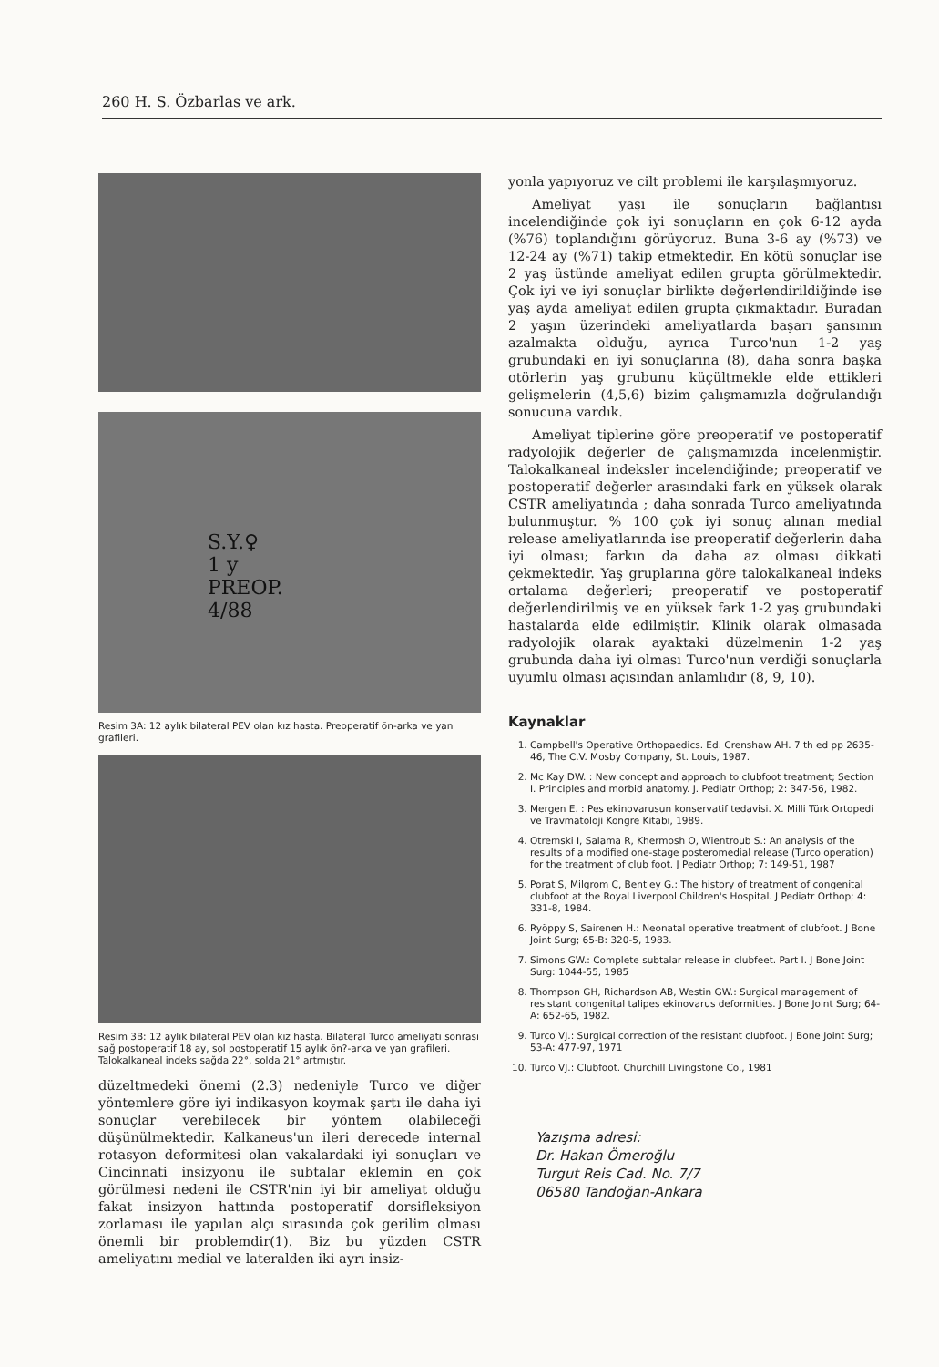260 H. S. Özbarlas ve ark.
S.Y.♀
1 y
PREOP.
4/88
Resim 3A: 12 aylık bilateral PEV olan kız hasta. Preoperatif ön-arka ve yan grafileri.
Resim 3B: 12 aylık bilateral PEV olan kız hasta. Bilateral Turco ameliyatı sonrası sağ postoperatif 18 ay, sol postoperatif 15 aylık ön?-arka ve yan grafileri. Talokalkaneal indeks sağda 22°, solda 21° artmıştır.
düzeltmedeki önemi (2.3) nedeniyle Turco ve diğer yöntemlere göre iyi indikasyon koymak şartı ile daha iyi sonuçlar verebilecek bir yöntem olabileceği düşünülmektedir. Kalkaneus'un ileri derecede internal rotasyon deformitesi olan vakalardaki iyi sonuçları ve Cincinnati insizyonu ile subtalar eklemin en çok görülmesi nedeni ile CSTR'nin iyi bir ameliyat olduğu fakat insizyon hattında postoperatif dorsifleksiyon zorlaması ile yapılan alçı sırasında çok gerilim olması önemli bir problemdir(1). Biz bu yüzden CSTR ameliyatını medial ve lateralden iki ayrı insiz-
yonla yapıyoruz ve cilt problemi ile karşılaşmıyoruz.
Ameliyat yaşı ile sonuçların bağlantısı incelendiğinde çok iyi sonuçların en çok 6-12 ayda (%76) toplandığını görüyoruz. Buna 3-6 ay (%73) ve 12-24 ay (%71) takip etmektedir. En kötü sonuçlar ise 2 yaş üstünde ameliyat edilen grupta görülmektedir. Çok iyi ve iyi sonuçlar birlikte değerlendirildiğinde ise yaş ayda ameliyat edilen grupta çıkmaktadır. Buradan 2 yaşın üzerindeki ameliyatlarda başarı şansının azalmakta olduğu, ayrıca Turco'nun 1-2 yaş grubundaki en iyi sonuçlarına (8), daha sonra başka otörlerin yaş grubunu küçültmekle elde ettikleri gelişmelerin (4,5,6) bizim çalışmamızla doğrulandığı sonucuna vardık.
Ameliyat tiplerine göre preoperatif ve postoperatif radyolojik değerler de çalışmamızda incelenmiştir. Talokalkaneal indeksler incelendiğinde; preoperatif ve postoperatif değerler arasındaki fark en yüksek olarak CSTR ameliyatında ; daha sonrada Turco ameliyatında bulunmuştur. % 100 çok iyi sonuç alınan medial release ameliyatlarında ise preoperatif değerlerin daha iyi olması; farkın da daha az olması dikkati çekmektedir. Yaş gruplarına göre talokalkaneal indeks ortalama değerleri; preoperatif ve postoperatif değerlendirilmiş ve en yüksek fark 1-2 yaş grubundaki hastalarda elde edilmiştir. Klinik olarak olmasada radyolojik olarak ayaktaki düzelmenin 1-2 yaş grubunda daha iyi olması Turco'nun verdiği sonuçlarla uyumlu olması açısından anlamlıdır (8, 9, 10).
Kaynaklar
1. Campbell's Operative Orthopaedics. Ed. Crenshaw AH. 7 th ed pp 2635-46, The C.V. Mosby Company, St. Louis, 1987.
2. Mc Kay DW. : New concept and approach to clubfoot treatment; Section I. Principles and morbid anatomy. J. Pediatr Orthop; 2: 347-56, 1982.
3. Mergen E. : Pes ekinovarusun konservatif tedavisi. X. Milli Türk Ortopedi ve Travmatoloji Kongre Kitabı, 1989.
4. Otremski I, Salama R, Khermosh O, Wientroub S.: An analysis of the results of a modified one-stage posteromedial release (Turco operation) for the treatment of club foot. J Pediatr Orthop; 7: 149-51, 1987
5. Porat S, Milgrom C, Bentley G.: The history of treatment of congenital clubfoot at the Royal Liverpool Children's Hospital. J Pediatr Orthop; 4: 331-8, 1984.
6. Ryöppy S, Sairenen H.: Neonatal operative treatment of clubfoot. J Bone Joint Surg; 65-B: 320-5, 1983.
7. Simons GW.: Complete subtalar release in clubfeet. Part I. J Bone Joint Surg: 1044-55, 1985
8. Thompson GH, Richardson AB, Westin GW.: Surgical management of resistant congenital talipes ekinovarus deformities. J Bone Joint Surg; 64-A: 652-65, 1982.
9. Turco VJ.: Surgical correction of the resistant clubfoot. J Bone Joint Surg; 53-A: 477-97, 1971
10. Turco VJ.: Clubfoot. Churchill Livingstone Co., 1981
Yazışma adresi:
Dr. Hakan Ömeroğlu
Turgut Reis Cad. No. 7/7
06580 Tandoğan-Ankara